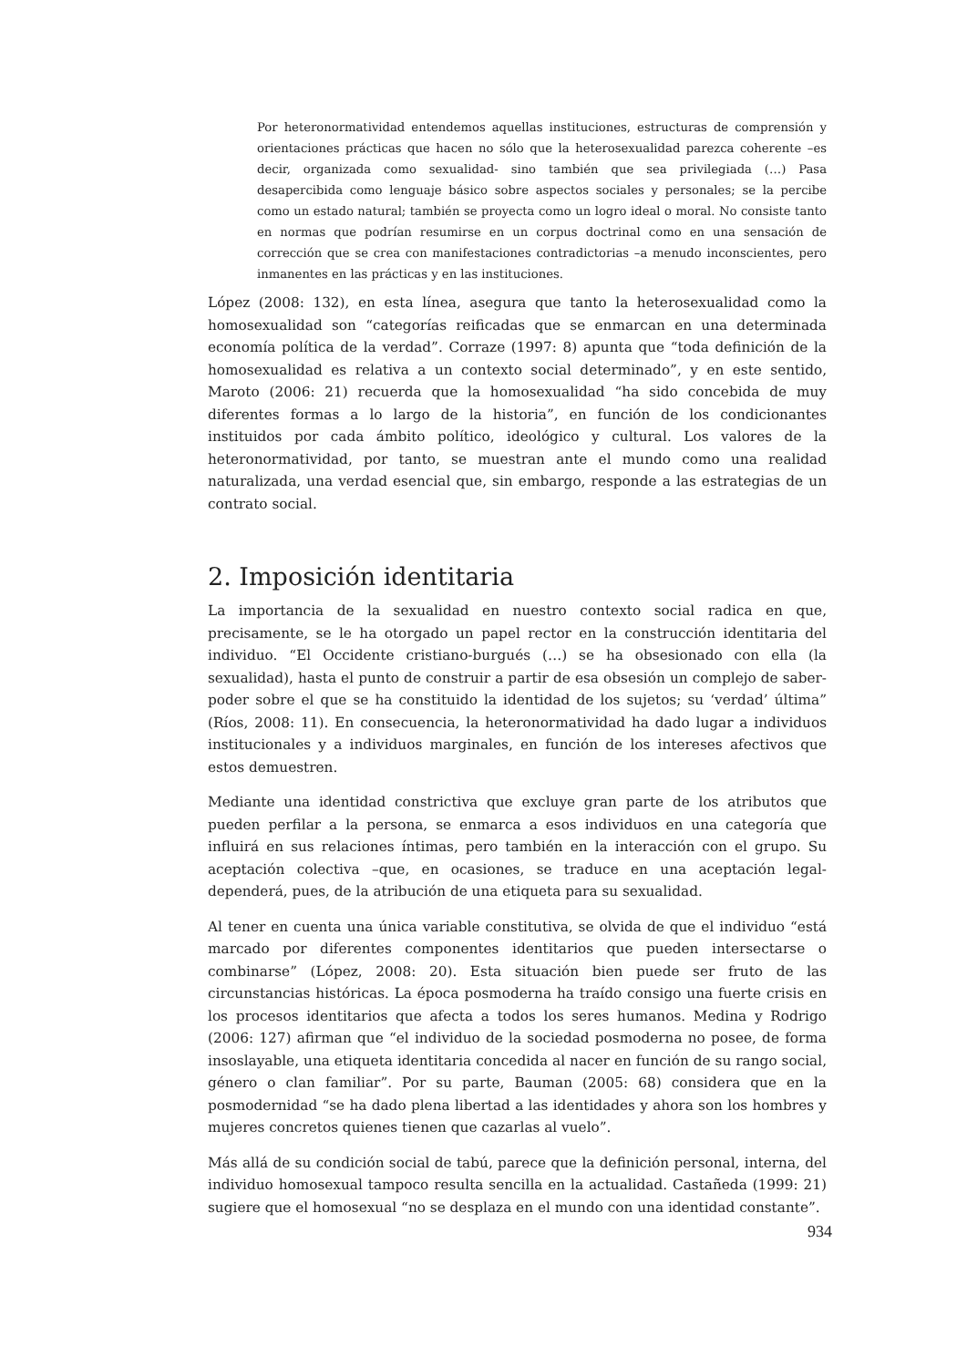Por heteronormatividad entendemos aquellas instituciones, estructuras de comprensión y orientaciones prácticas que hacen no sólo que la heterosexualidad parezca coherente –es decir, organizada como sexualidad- sino también que sea privilegiada (…) Pasa desapercibida como lenguaje básico sobre aspectos sociales y personales; se la percibe como un estado natural; también se proyecta como un logro ideal o moral. No consiste tanto en normas que podrían resumirse en un corpus doctrinal como en una sensación de corrección que se crea con manifestaciones contradictorias –a menudo inconscientes, pero inmanentes en las prácticas y en las instituciones.
López (2008: 132), en esta línea, asegura que tanto la heterosexualidad como la homosexualidad son “categorías reificadas que se enmarcan en una determinada economía política de la verdad”. Corraze (1997: 8) apunta que “toda definición de la homosexualidad es relativa a un contexto social determinado”, y en este sentido, Maroto (2006: 21) recuerda que la homosexualidad “ha sido concebida de muy diferentes formas a lo largo de la historia”, en función de los condicionantes instituidos por cada ámbito político, ideológico y cultural. Los valores de la heteronormatividad, por tanto, se muestran ante el mundo como una realidad naturalizada, una verdad esencial que, sin embargo, responde a las estrategias de un contrato social.
2. Imposición identitaria
La importancia de la sexualidad en nuestro contexto social radica en que, precisamente, se le ha otorgado un papel rector en la construcción identitaria del individuo. “El Occidente cristiano-burgués (…) se ha obsesionado con ella (la sexualidad), hasta el punto de construir a partir de esa obsesión un complejo de saber-poder sobre el que se ha constituido la identidad de los sujetos; su ‘verdad’ última” (Ríos, 2008: 11). En consecuencia, la heteronormatividad ha dado lugar a individuos institucionales y a individuos marginales, en función de los intereses afectivos que estos demuestren.
Mediante una identidad constrictiva que excluye gran parte de los atributos que pueden perfilar a la persona, se enmarca a esos individuos en una categoría que influirá en sus relaciones íntimas, pero también en la interacción con el grupo. Su aceptación colectiva –que, en ocasiones, se traduce en una aceptación legal-dependerá, pues, de la atribución de una etiqueta para su sexualidad.
Al tener en cuenta una única variable constitutiva, se olvida de que el individuo “está marcado por diferentes componentes identitarios que pueden intersectarse o combinarse” (López, 2008: 20). Esta situación bien puede ser fruto de las circunstancias históricas. La época posmoderna ha traído consigo una fuerte crisis en los procesos identitarios que afecta a todos los seres humanos. Medina y Rodrigo (2006: 127) afirman que “el individuo de la sociedad posmoderna no posee, de forma insoslayable, una etiqueta identitaria concedida al nacer en función de su rango social, género o clan familiar”. Por su parte, Bauman (2005: 68) considera que en la posmodernidad “se ha dado plena libertad a las identidades y ahora son los hombres y mujeres concretos quienes tienen que cazarlas al vuelo”.
Más allá de su condición social de tabú, parece que la definición personal, interna, del individuo homosexual tampoco resulta sencilla en la actualidad. Castañeda (1999: 21) sugiere que el homosexual “no se desplaza en el mundo con una identidad constante”.
934